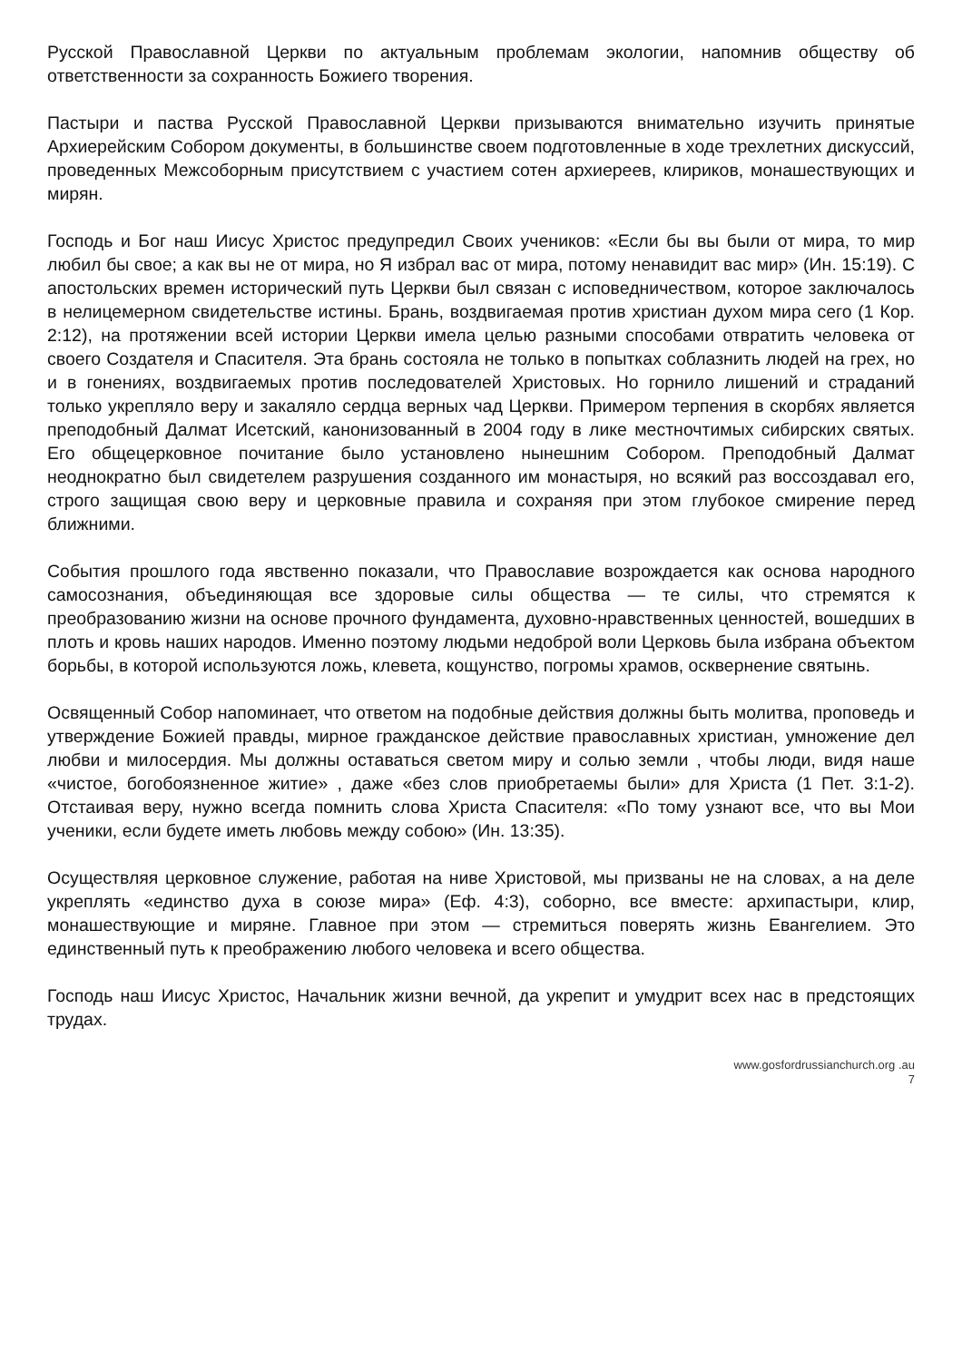Русской Православной Церкви по актуальным проблемам экологии, напомнив обществу об ответственности за сохранность Божиего творения.
Пастыри и паства Русской Православной Церкви призываются внимательно изучить принятые Архиерейским Собором документы, в большинстве своем подготовленные в ходе трехлетних дискуссий, проведенных Межсоборным присутствием с участием сотен архиереев, клириков, монашествующих и мирян.
Господь и Бог наш Иисус Христос предупредил Своих учеников: «Если бы вы были от мира, то мир любил бы свое; а как вы не от мира, но Я избрал вас от мира, потому ненавидит вас мир» (Ин. 15:19). С апостольских времен исторический путь Церкви был связан с исповедничеством, которое заключалось в нелицемерном свидетельстве истины. Брань, воздвигаемая против христиан духом мира сего (1 Кор. 2:12), на протяжении всей истории Церкви имела целью разными способами отвратить человека от своего Создателя и Спасителя. Эта брань состояла не только в попытках соблазнить людей на грех, но и в гонениях, воздвигаемых против последователей Христовых. Но горнило лишений и страданий только укрепляло веру и закаляло сердца верных чад Церкви. Примером терпения в скорбях является преподобный Далмат Исетский, канонизованный в 2004 году в лике местночтимых сибирских святых. Его общецерковное почитание было установлено нынешним Собором. Преподобный Далмат неоднократно был свидетелем разрушения созданного им монастыря, но всякий раз воссоздавал его, строго защищая свою веру и церковные правила и сохраняя при этом глубокое смирение перед ближними.
События прошлого года явственно показали, что Православие возрождается как основа народного самосознания, объединяющая все здоровые силы общества — те силы, что стремятся к преобразованию жизни на основе прочного фундамента, духовно-нравственных ценностей, вошедших в плоть и кровь наших народов. Именно поэтому людьми недоброй воли Церковь была избрана объектом борьбы, в которой используются ложь, клевета, кощунство, погромы храмов, осквернение святынь.
Освященный Собор напоминает, что ответом на подобные действия должны быть молитва, проповедь и утверждение Божией правды, мирное гражданское действие православных христиан, умножение дел любви и милосердия. Мы должны оставаться светом миру и солью земли , чтобы люди, видя наше «чистое, богобоязненное житие» , даже «без слов приобретаемы были» для Христа (1 Пет. 3:1-2). Отстаивая веру, нужно всегда помнить слова Христа Спасителя: «По тому узнают все, что вы Мои ученики, если будете иметь любовь между собою» (Ин. 13:35).
Осуществляя церковное служение, работая на ниве Христовой, мы призваны не на словах, а на деле укреплять «единство духа в союзе мира» (Еф. 4:3), соборно, все вместе: архипастыри, клир, монашествующие и миряне. Главное при этом — стремиться поверять жизнь Евангелием. Это единственный путь к преображению любого человека и всего общества.
Господь наш Иисус Христос, Начальник жизни вечной, да укрепит и умудрит всех нас в предстоящих трудах.
www.gosfordrussianchurch.org .au
7